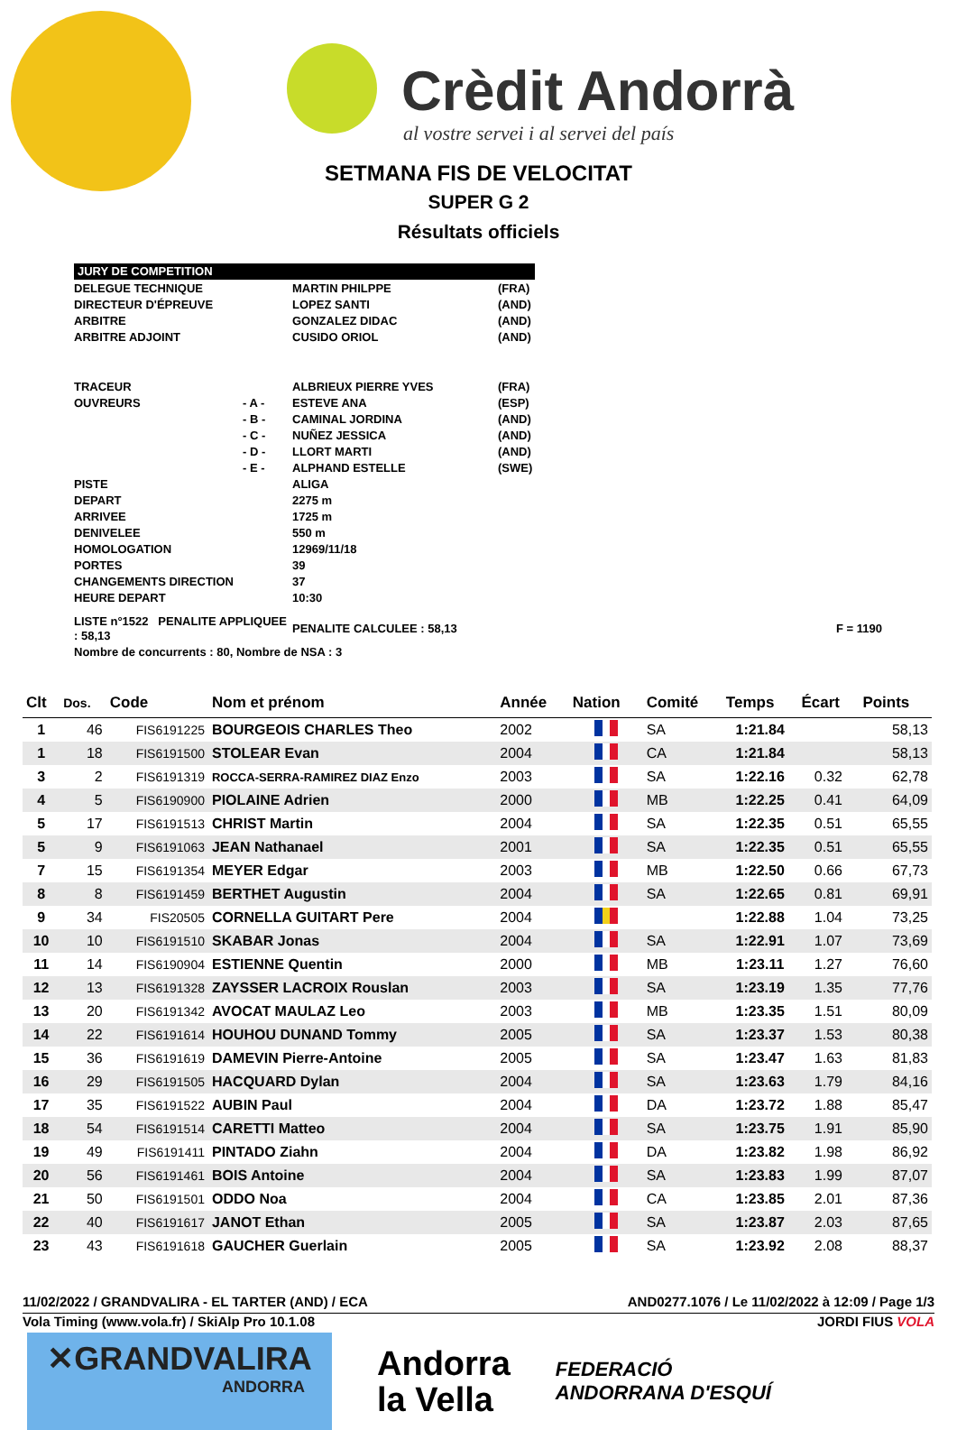Crèdit Andorrà
al vostre servei i al servei del país
SETMANA FIS DE VELOCITAT
SUPER G 2
Résultats officiels
| JURY DE COMPETITION | | | |
| DELEGUE TECHNIQUE | | MARTIN PHILPPE | (FRA) |
| DIRECTEUR D'ÉPREUVE | | LOPEZ SANTI | (AND) |
| ARBITRE | | GONZALEZ DIDAC | (AND) |
| ARBITRE ADJOINT | | CUSIDO ORIOL | (AND) |
| TRACEUR | | ALBRIEUX PIERRE YVES | (FRA) |
| OUVREURS | - A - | ESTEVE ANA | (ESP) |
| | - B - | CAMINAL JORDINA | (AND) |
| | - C - | NUÑEZ JESSICA | (AND) |
| | - D - | LLORT MARTI | (AND) |
| | - E - | ALPHAND ESTELLE | (SWE) |
| PISTE | | ALIGA | |
| DEPART | | 2275 m | |
| ARRIVEE | | 1725 m | |
| DENIVELEE | | 550 m | |
| HOMOLOGATION | | 12969/11/18 | |
| PORTES | | 39 | |
| CHANGEMENTS DIRECTION | | 37 | |
| HEURE DEPART | | 10:30 | |
| LISTE n°1522 PENALITE APPLIQUEE : 58,13 | | PENALITE CALCULEE : 58,13 | F = 1190 |
| Nombre de concurrents : 80, Nombre de NSA : 3 | | | |
| Clt | Dos. | Code | Nom et prénom | Année | Nation | Comité | Temps | Écart | Points |
| --- | --- | --- | --- | --- | --- | --- | --- | --- | --- |
| 1 | 46 | FIS6191225 | BOURGEOIS CHARLES Theo | 2002 | | SA | 1:21.84 | | 58,13 |
| 1 | 18 | FIS6191500 | STOLEAR Evan | 2004 | | CA | 1:21.84 | | 58,13 |
| 3 | 2 | FIS6191319 | ROCCA-SERRA-RAMIREZ DIAZ Enzo | 2003 | | SA | 1:22.16 | 0.32 | 62,78 |
| 4 | 5 | FIS6190900 | PIOLAINE Adrien | 2000 | | MB | 1:22.25 | 0.41 | 64,09 |
| 5 | 17 | FIS6191513 | CHRIST Martin | 2004 | | SA | 1:22.35 | 0.51 | 65,55 |
| 5 | 9 | FIS6191063 | JEAN Nathanael | 2001 | | SA | 1:22.35 | 0.51 | 65,55 |
| 7 | 15 | FIS6191354 | MEYER Edgar | 2003 | | MB | 1:22.50 | 0.66 | 67,73 |
| 8 | 8 | FIS6191459 | BERTHET Augustin | 2004 | | SA | 1:22.65 | 0.81 | 69,91 |
| 9 | 34 | FIS20505 | CORNELLA GUITART Pere | 2004 | | | 1:22.88 | 1.04 | 73,25 |
| 10 | 10 | FIS6191510 | SKABAR Jonas | 2004 | | SA | 1:22.91 | 1.07 | 73,69 |
| 11 | 14 | FIS6190904 | ESTIENNE Quentin | 2000 | | MB | 1:23.11 | 1.27 | 76,60 |
| 12 | 13 | FIS6191328 | ZAYSSER LACROIX Rouslan | 2003 | | SA | 1:23.19 | 1.35 | 77,76 |
| 13 | 20 | FIS6191342 | AVOCAT MAULAZ Leo | 2003 | | MB | 1:23.35 | 1.51 | 80,09 |
| 14 | 22 | FIS6191614 | HOUHOU DUNAND Tommy | 2005 | | SA | 1:23.37 | 1.53 | 80,38 |
| 15 | 36 | FIS6191619 | DAMEVIN Pierre-Antoine | 2005 | | SA | 1:23.47 | 1.63 | 81,83 |
| 16 | 29 | FIS6191505 | HACQUARD Dylan | 2004 | | SA | 1:23.63 | 1.79 | 84,16 |
| 17 | 35 | FIS6191522 | AUBIN Paul | 2004 | | DA | 1:23.72 | 1.88 | 85,47 |
| 18 | 54 | FIS6191514 | CARETTI Matteo | 2004 | | SA | 1:23.75 | 1.91 | 85,90 |
| 19 | 49 | FIS6191411 | PINTADO Ziahn | 2004 | | DA | 1:23.82 | 1.98 | 86,92 |
| 20 | 56 | FIS6191461 | BOIS Antoine | 2004 | | SA | 1:23.83 | 1.99 | 87,07 |
| 21 | 50 | FIS6191501 | ODDO Noa | 2004 | | CA | 1:23.85 | 2.01 | 87,36 |
| 22 | 40 | FIS6191617 | JANOT Ethan | 2005 | | SA | 1:23.87 | 2.03 | 87,65 |
| 23 | 43 | FIS6191618 | GAUCHER Guerlain | 2005 | | SA | 1:23.92 | 2.08 | 88,37 |
11/02/2022 / GRANDVALIRA - EL TARTER (AND) / ECA AND0277.1076 / Le 11/02/2022 à 12:09 / Page 1/3
Vola Timing (www.vola.fr) / SkiAlp Pro 10.1.08 JORDI FIUS VOLA
✕GRANDVALIRA
ANDORRA
Andorra
la Vella
FEDERACIÓ
ANDORRANA D'ESQUÍ